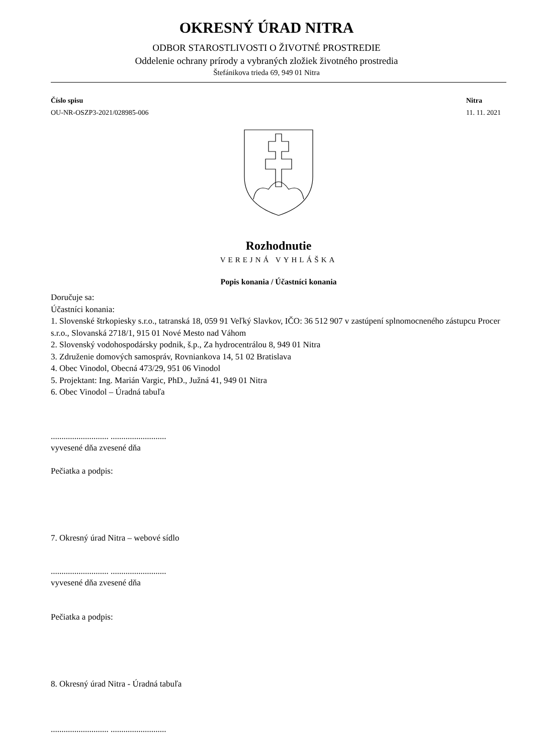OKRESNÝ ÚRAD NITRA
ODBOR STAROSTLIVOSTI O ŽIVOTNÉ PROSTREDIE
Oddelenie ochrany prírody a vybraných zložiek životného prostredia
Štefánikova trieda 69, 949 01 Nitra
Číslo spisu
OU-NR-OSZP3-2021/028985-006
Nitra
11. 11. 2021
Rozhodnutie
VEREJNÁ VYHLÁŠKA
Popis konania / Účastníci konania
Doručuje sa:
Účastníci konania:
1. Slovenské štrkopiesky s.r.o., tatranská 18, 059 91 Veľký Slavkov, IČO: 36 512 907 v zastúpení splnomocneného zástupcu Procer s.r.o., Slovanská 2718/1, 915 01 Nové Mesto nad Váhom
2. Slovenský vodohospodársky podnik, š.p., Za hydrocentrálou 8, 949 01 Nitra
3. Združenie domových samospráv, Rovniankova 14, 51 02 Bratislava
4. Obec Vinodol, Obecná 473/29, 951 06 Vinodol
5. Projektant: Ing. Marián Vargic, PhD., Južná 41, 949 01 Nitra
6. Obec Vinodol – Úradná tabuľa
........................... ..........................
vyvesené dňa zvesené dňa
Pečiatka a podpis:
7. Okresný úrad Nitra – webové sídlo
........................... ..........................
vyvesené dňa zvesené dňa
Pečiatka a podpis:
8. Okresný úrad Nitra - Úradná tabuľa
........................... ..........................